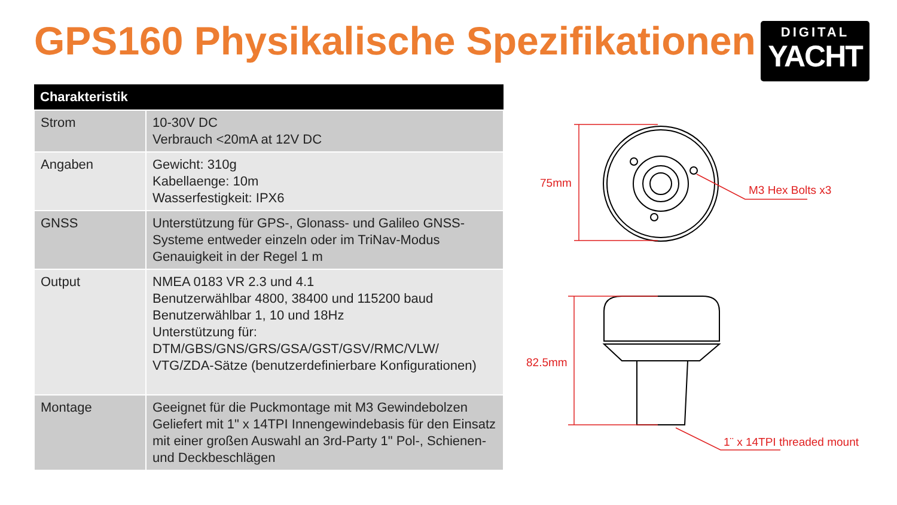GPS160 Physikalische Spezifikationen
DIGITAL
YACHT
| Charakteristik | |
| --- | --- |
| Strom | 10-30V DC Verbrauch <20mA at 12V DC |
| Angaben | Gewicht: 310g Kabellaenge: 10m Wasserfestigkeit: IPX6 |
| GNSS | Unterstützung für GPS-, Glonass- und Galileo GNSS-Systeme entweder einzeln oder im TriNav-Modus Genauigkeit in der Regel 1 m |
| Output | NMEA 0183 VR 2.3 und 4.1 Benutzerwählbar 4800, 38400 und 115200 baud Benutzerwählbar 1, 10 und 18Hz Unterstützung für: DTM/GBS/GNS/GRS/GSA/GST/GSV/RMC/VLW/ VTG/ZDA-Sätze (benutzerdefinierbare Konfigurationen) |
| Montage | Geeignet für die Puckmontage mit M3 Gewindebolzen Geliefert mit 1" x 14TPI Innengewindebasis für den Einsatz mit einer großen Auswahl an 3rd-Party 1" Pol-, Schienen- und Deckbeschlägen |
75mm
M3 Hex Bolts x3
82.5mm
1¨ x 14TPI threaded mount